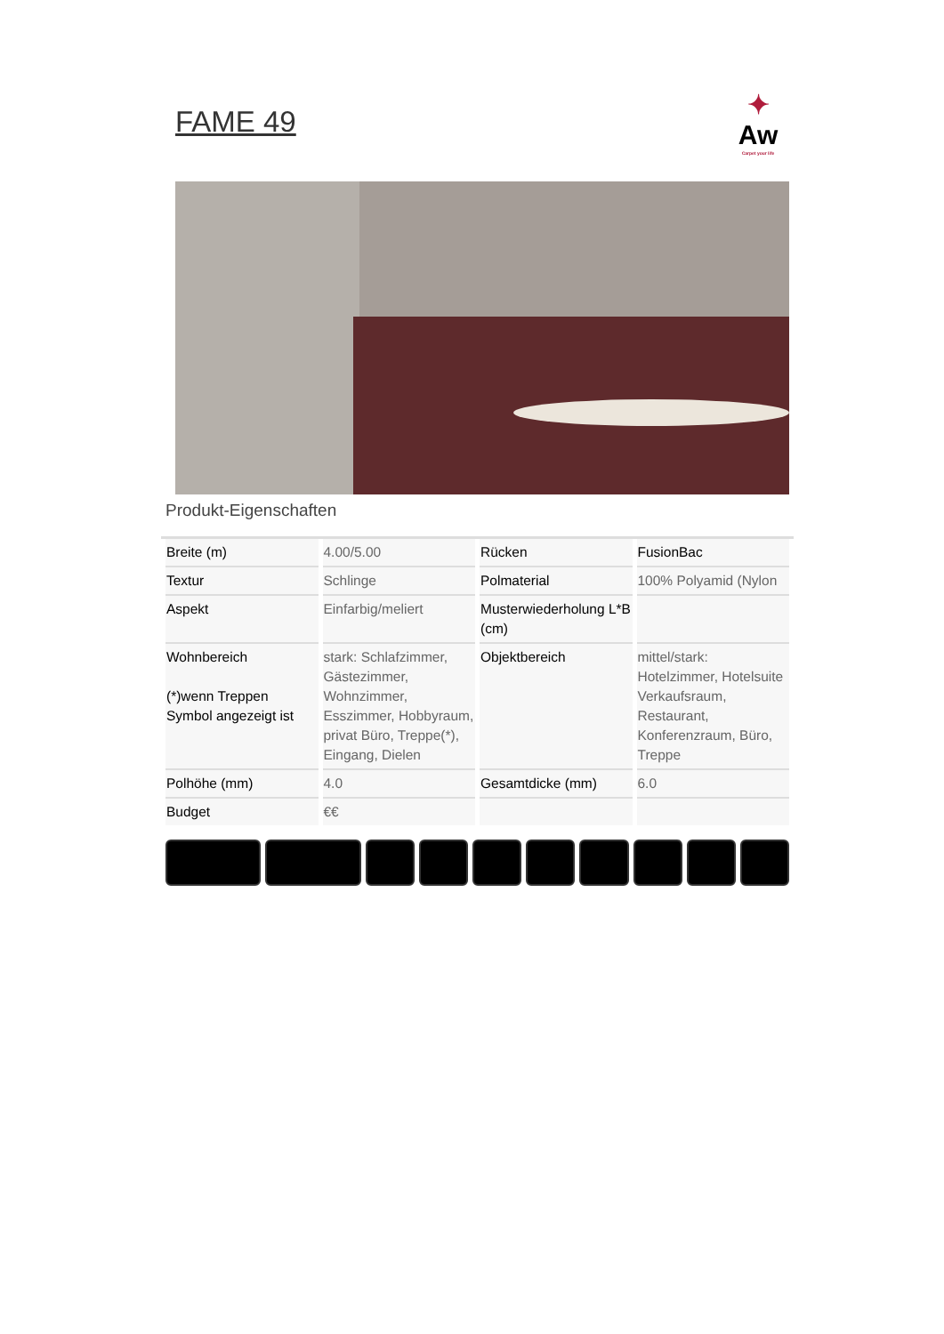FAME 49
✦
Aw
Carpet your life
Produkt-Eigenschaften
| Breite (m) | 4.00/5.00 | Rücken | FusionBac |
| Textur | Schlinge | Polmaterial | 100% Polyamid (Nylon |
| Aspekt | Einfarbig/meliert | Musterwiederholung L*B (cm) | |
| Wohnbereich (*)wenn Treppen Symbol angezeigt ist | stark: Schlafzimmer, Gästezimmer, Wohnzimmer, Esszimmer, Hobbyraum, privat Büro, Treppe(*), Eingang, Dielen | Objektbereich | mittel/stark: Hotelzimmer, Hotelsuite Verkaufsraum, Restaurant, Konferenzraum, Büro, Treppe |
| Polhöhe (mm) | 4.0 | Gesamtdicke (mm) | 6.0 |
| Budget | €€ | | |